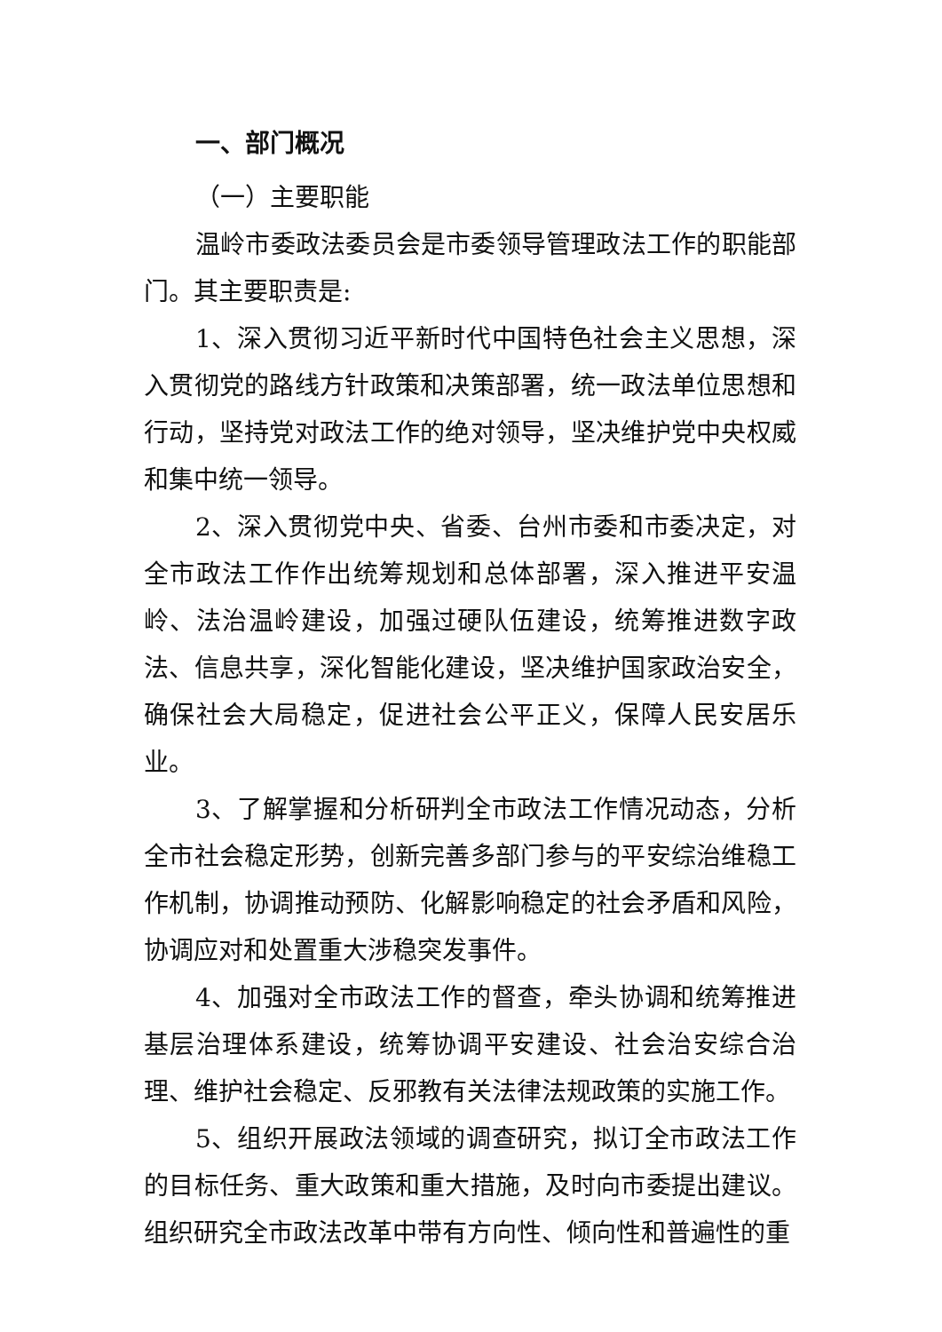一、部门概况
（一）主要职能
温岭市委政法委员会是市委领导管理政法工作的职能部门。其主要职责是:
1、深入贯彻习近平新时代中国特色社会主义思想，深入贯彻党的路线方针政策和决策部署，统一政法单位思想和行动，坚持党对政法工作的绝对领导，坚决维护党中央权威和集中统一领导。
2、深入贯彻党中央、省委、台州市委和市委决定，对全市政法工作作出统筹规划和总体部署，深入推进平安温岭、法治温岭建设，加强过硬队伍建设，统筹推进数字政法、信息共享，深化智能化建设，坚决维护国家政治安全，确保社会大局稳定，促进社会公平正义，保障人民安居乐业。
3、了解掌握和分析研判全市政法工作情况动态，分析全市社会稳定形势，创新完善多部门参与的平安综治维稳工作机制，协调推动预防、化解影响稳定的社会矛盾和风险，协调应对和处置重大涉稳突发事件。
4、加强对全市政法工作的督查，牵头协调和统筹推进基层治理体系建设，统筹协调平安建设、社会治安综合治理、维护社会稳定、反邪教有关法律法规政策的实施工作。
5、组织开展政法领域的调查研究，拟订全市政法工作的目标任务、重大政策和重大措施，及时向市委提出建议。组织研究全市政法改革中带有方向性、倾向性和普遍性的重